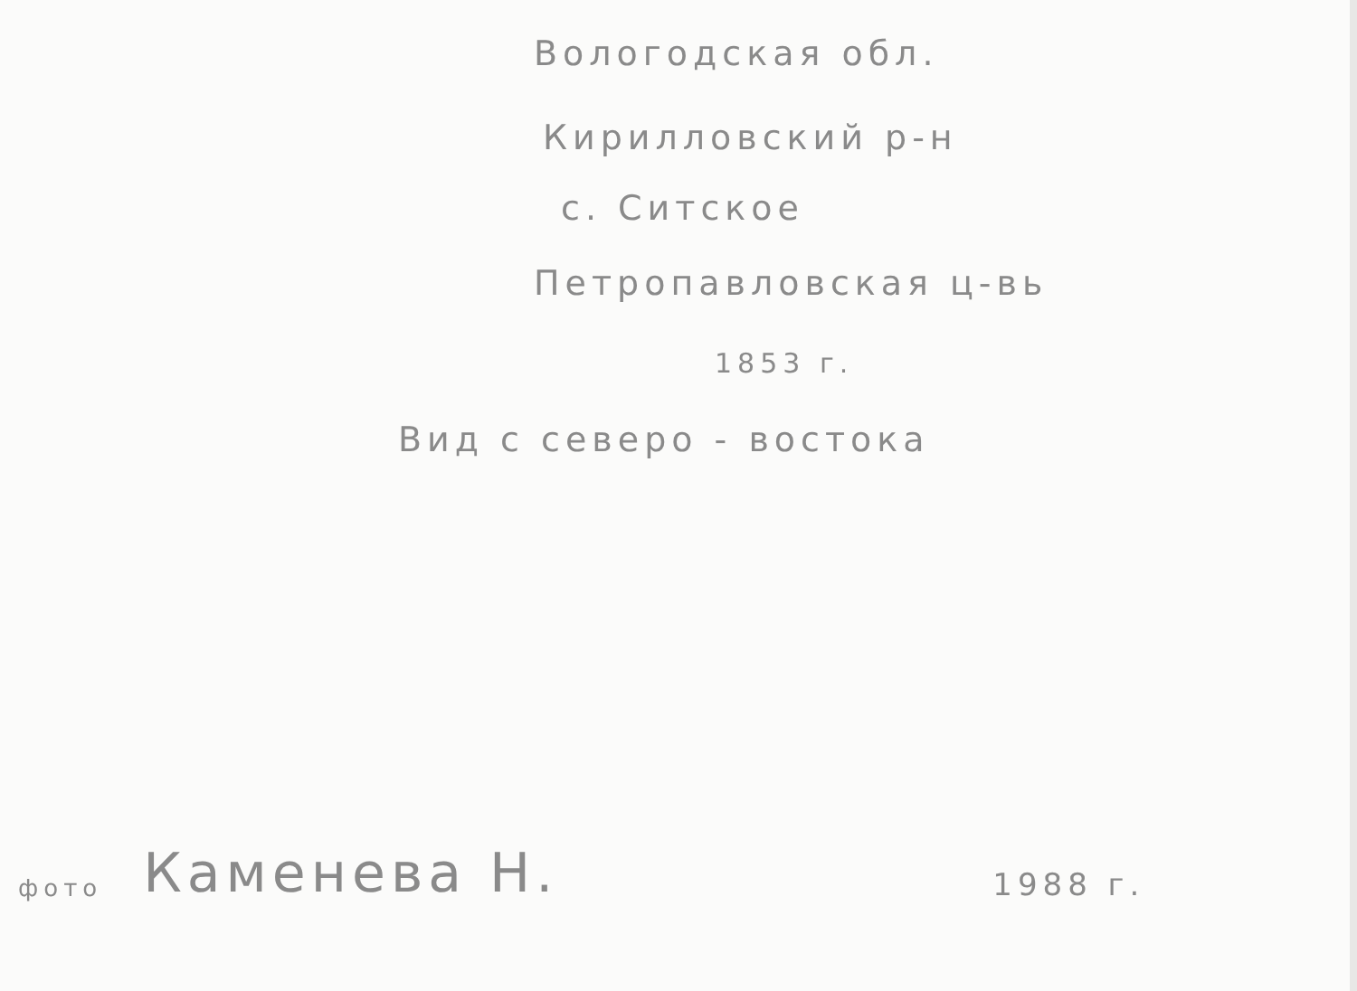Вологодская обл.
Кирилловский р-н
с. Ситское
Петропавловская ц-вь
1853 г.
Вид с северо - востока
фото Каменева Н. 1988 г.